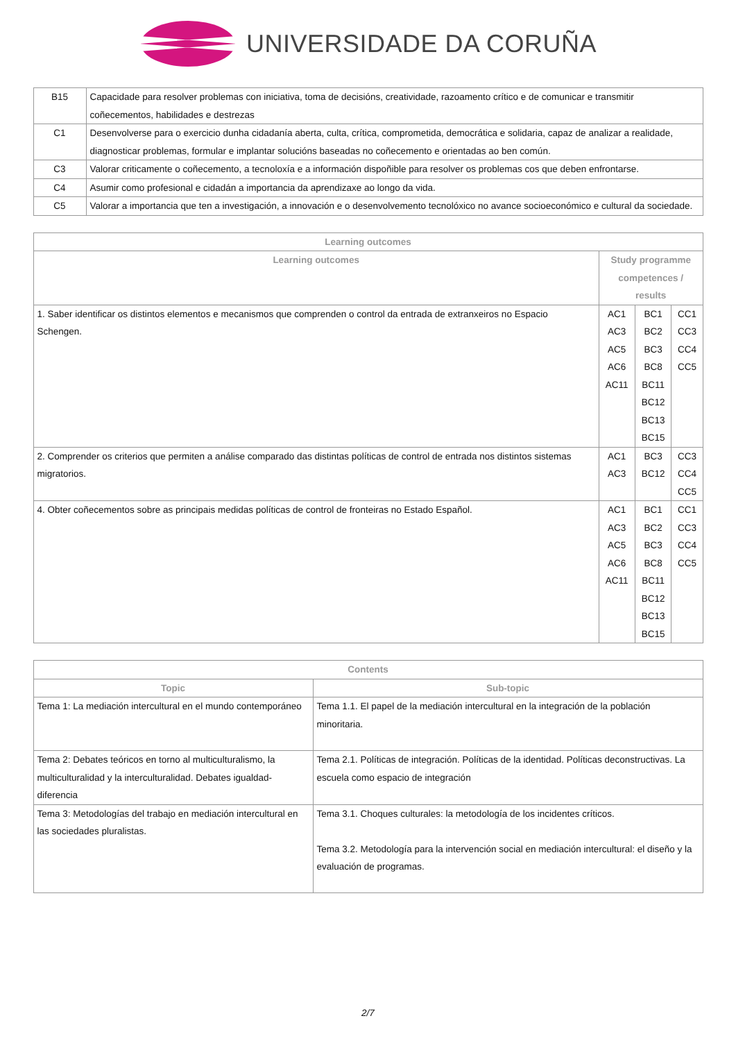UNIVERSIDADE DA CORUÑA
| B15 | Capacidade para resolver problemas con iniciativa, toma de decisións, creatividade, razoamento crítico e de comunicar e transmitir coñecementos, habilidades e destrezas |
| C1 | Desenvolverse para o exercicio dunha cidadanía aberta, culta, crítica, comprometida, democrática e solidaria, capaz de analizar a realidade, diagnosticar problemas, formular e implantar solucións baseadas no coñecemento e orientadas ao ben común. |
| C3 | Valorar criticamente o coñecemento, a tecnoloxía e a información dispoñible para resolver os problemas cos que deben enfrontarse. |
| C4 | Asumir como profesional e cidadán a importancia da aprendizaxe ao longo da vida. |
| C5 | Valorar a importancia que ten a investigación, a innovación e o desenvolvemento tecnolóxico no avance socioeconómico e cultural da sociedade. |
| Learning outcomes | | | |
| --- | --- | --- | --- |
| Learning outcomes | Study programme competences / results | | |
| 1. Saber identificar os distintos elementos e mecanismos que comprenden o control da entrada de extranxeiros no Espacio Schengen. | AC1 AC3 AC5 AC6 AC11 | BC1 BC2 BC3 BC8 BC11 BC12 BC13 BC15 | CC1 CC3 CC4 CC5 |
| 2. Comprender os criterios que permiten a análise comparado das distintas políticas de control de entrada nos distintos sistemas migratorios. | AC1 AC3 | BC3 BC12 | CC3 CC4 CC5 |
| 4. Obter coñecementos sobre as principais medidas políticas de control de fronteiras no Estado Español. | AC1 AC3 AC5 AC6 AC11 | BC1 BC2 BC3 BC8 BC11 BC12 BC13 BC15 | CC1 CC3 CC4 CC5 |
| Contents | |
| --- | --- |
| Topic | Sub-topic |
| Tema 1: La mediación intercultural en el mundo contemporáneo | Tema 1.1. El papel de la mediación intercultural en la integración de la población minoritaria. |
| Tema 2: Debates teóricos en torno al multiculturalismo, la multiculturalidad y la interculturalidad. Debates igualdad-diferencia | Tema 2.1. Políticas de integración. Políticas de la identidad. Políticas deconstructivas. La escuela como espacio de integración |
| Tema 3: Metodologías del trabajo en mediación intercultural en las sociedades pluralistas. | Tema 3.1. Choques culturales: la metodología de los incidentes críticos. Tema 3.2. Metodología para la intervención social en mediación intercultural: el diseño y la evaluación de programas. |
2/7